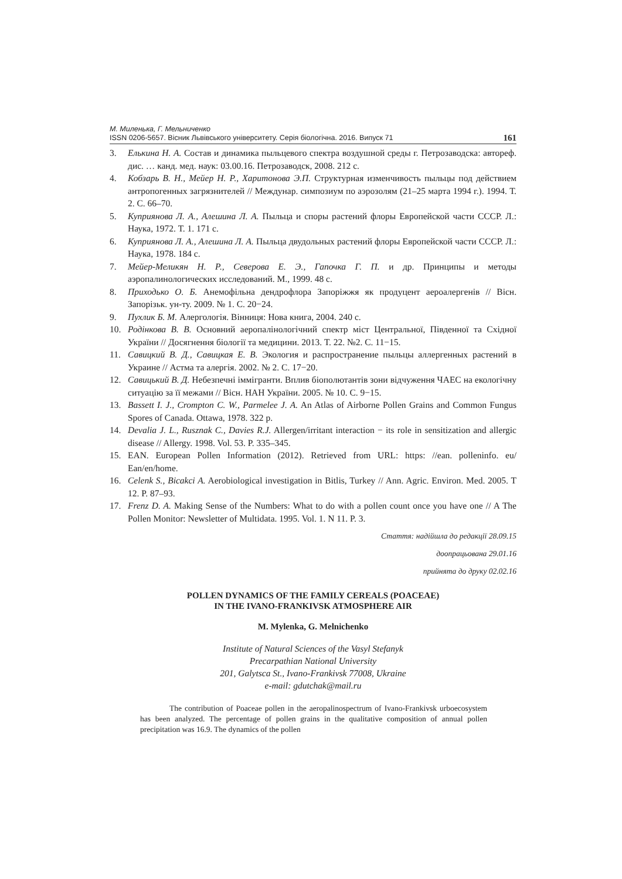М. Миленька, Г. Мельниченко
ISSN 0206-5657. Вісник Львівського університету. Серія біологічна. 2016. Випуск 71
161
3. Елькина Н. А. Состав и динамика пыльцевого спектра воздушной среды г. Петрозаводска: автореф. дис. … канд. мед. наук: 03.00.16. Петрозаводск, 2008. 212 с.
4. Кобзарь В. Н., Мейер Н. Р., Харитонова Э.П. Структурная изменчивость пыльцы под действием антропогенных загрязнителей // Междунар. симпозиум по аэрозолям (21–25 марта 1994 г.). 1994. Т. 2. С. 66–70.
5. Куприянова Л. А., Алешина Л. А. Пыльца и споры растений флоры Европейской части СССР. Л.: Наука, 1972. Т. 1. 171 с.
6. Куприянова Л. А., Алешина Л. А. Пыльца двудольных растений флоры Европейской части СССР. Л.: Наука, 1978. 184 с.
7. Мейер-Меликян Н. Р., Северова Е. Э., Гапочка Г. П. и др. Принципы и методы аэропалинологических исследований. М., 1999. 48 с.
8. Приходько О. Б. Анемофільна дендрофлора Запоріжжя як продуцент аероалергенів // Вісн. Запорізьк. ун-ту. 2009. № 1. С. 20−24.
9. Пухлик Б. М. Алергологія. Вінниця: Нова книга, 2004. 240 с.
10. Родінкова В. В. Основний аеропалінологічний спектр міст Центральної, Південної та Східної України // Досягнення біології та медицини. 2013. Т. 22. №2. С. 11−15.
11. Савицкий В. Д., Савицкая Е. В. Экология и распространение пыльцы аллергенных растений в Украине // Астма та алергія. 2002. № 2. С. 17−20.
12. Савицький В. Д. Небезпечні іммігранти. Вплив біополютантів зони відчуження ЧАЕС на екологічну ситуацію за її межами // Вісн. НАН України. 2005. № 10. С. 9−15.
13. Bassett I. J., Crompton C. W., Parmelee J. A. An Atlas of Airborne Pollen Grains and Common Fungus Spores of Canada. Ottawa, 1978. 322 p.
14. Devalia J. L., Rusznak C., Davies R.J. Allergen/irritant interaction − its role in sensitization and allergic disease // Allergy. 1998. Vol. 53. P. 335–345.
15. EAN. European Pollen Information (2012). Retrieved from URL: https: //ean. polleninfo. eu/ Ean/en/home.
16. Celenk S., Bicakci A. Aerobiological investigation in Bitlis, Turkey // Ann. Agric. Environ. Med. 2005. T 12. P. 87–93.
17. Frenz D. A. Making Sense of the Numbers: What to do with a pollen count once you have one // A The Pollen Monitor: Newsletter of Multidata. 1995. Vol. 1. N 11. P. 3.
Стаття: надійшла до редакції 28.09.15
доопрацьована 29.01.16
прийнята до друку 02.02.16
POLLEN DYNAMICS OF THE FAMILY CEREALS (POACEAE)
IN THE IVANO-FRANKIVSK ATMOSPHERE AIR
M. Mylenka, G. Melnichenko
Institute of Natural Sciences of the Vasyl Stefanyk
Precarpathian National University
201, Galytsca St., Ivano-Frankivsk 77008, Ukraine
e-mail: gdutchak@mail.ru
The contribution of Poaceae pollen in the aeropalinospectrum of Ivano-Frankivsk urboecosystem has been analyzed. The percentage of pollen grains in the qualitative composition of annual pollen precipitation was 16.9. The dynamics of the pollen